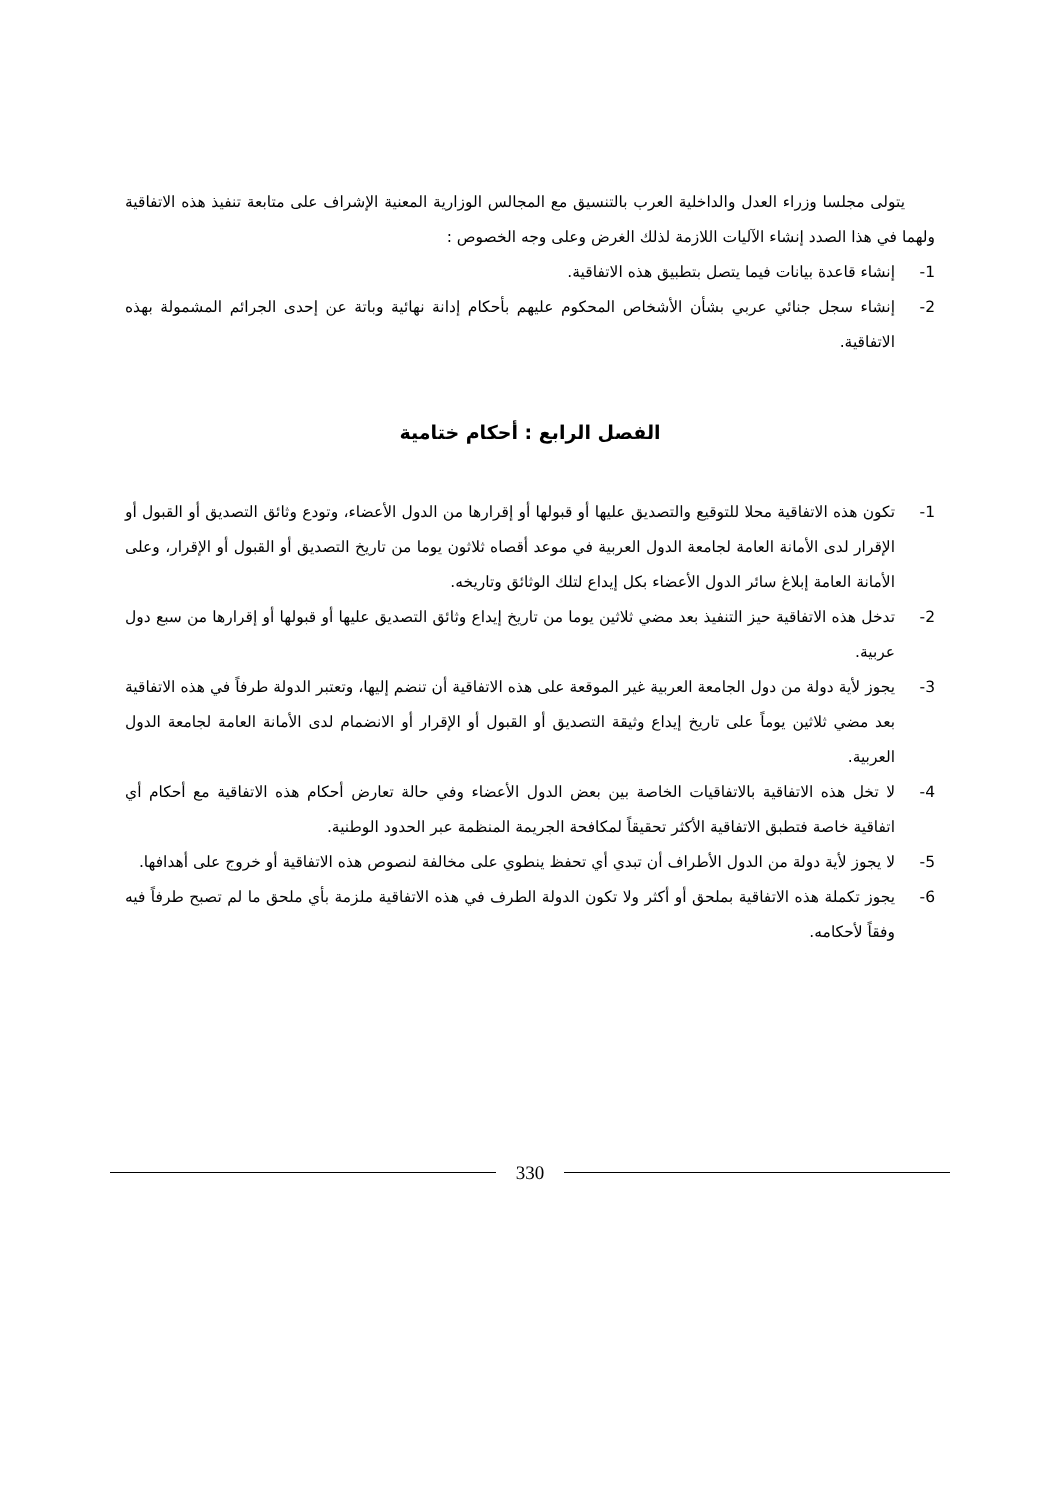يتولى مجلسا وزراء العدل والداخلية العرب بالتنسيق مع المجالس الوزارية المعنية الإشراف على متابعة تنفيذ هذه الاتفاقية ولهما في هذا الصدد إنشاء الآليات اللازمة لذلك الغرض وعلى وجه الخصوص :
1- إنشاء قاعدة بيانات فيما يتصل بتطبيق هذه الاتفاقية.
2- إنشاء سجل جنائي عربي بشأن الأشخاص المحكوم عليهم بأحكام إدانة نهائية وباتة عن إحدى الجرائم المشمولة بهذه الاتفاقية.
الفصل الرابع : أحكام ختامية
1- تكون هذه الاتفاقية محلا للتوقيع والتصديق عليها أو قبولها أو إقرارها من الدول الأعضاء، وتودع وثائق التصديق أو القبول أو الإقرار لدى الأمانة العامة لجامعة الدول العربية في موعد أقصاه ثلاثون يوما من تاريخ التصديق أو القبول أو الإقرار، وعلى الأمانة العامة إبلاغ سائر الدول الأعضاء بكل إيداع لتلك الوثائق وتاريخه.
2- تدخل هذه الاتفاقية حيز التنفيذ بعد مضي ثلاثين يوما من تاريخ إيداع وثائق التصديق عليها أو قبولها أو إقرارها من سبع دول عربية.
3- يجوز لأية دولة من دول الجامعة العربية غير الموقعة على هذه الاتفاقية أن تنضم إليها، وتعتبر الدولة طرفاً في هذه الاتفاقية بعد مضي ثلاثين يوماً على تاريخ إيداع وثيقة التصديق أو القبول أو الإقرار أو الانضمام لدى الأمانة العامة لجامعة الدول العربية.
4- لا تخل هذه الاتفاقية بالاتفاقيات الخاصة بين بعض الدول الأعضاء وفي حالة تعارض أحكام هذه الاتفاقية مع أحكام أي اتفاقية خاصة فتطبق الاتفاقية الأكثر تحقيقاً لمكافحة الجريمة المنظمة عبر الحدود الوطنية.
5- لا يجوز لأية دولة من الدول الأطراف أن تبدي أي تحفظ ينطوي على مخالفة لنصوص هذه الاتفاقية أو خروج على أهدافها.
6- يجوز تكملة هذه الاتفاقية بملحق أو أكثر ولا تكون الدولة الطرف في هذه الاتفاقية ملزمة بأي ملحق ما لم تصبح طرفاً فيه وفقاً لأحكامه.
330